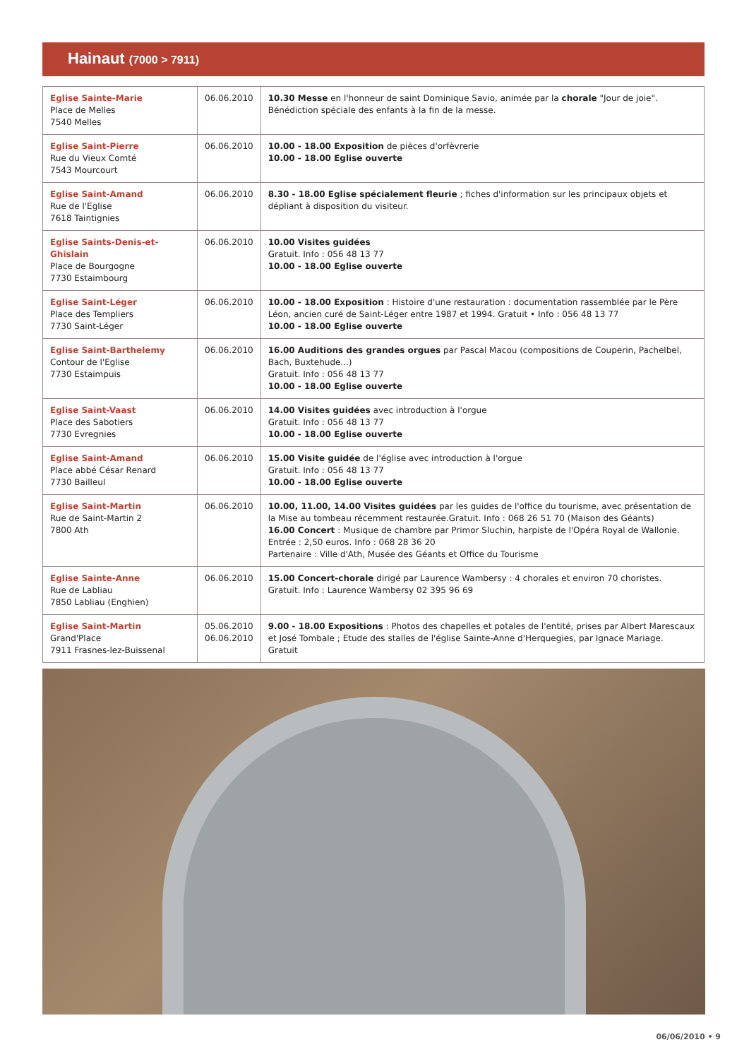Hainaut (7000 > 7911)
| Eglise Sainte-Marie Place de Melles 7540 Melles | 06.06.2010 | 10.30 Messe en l'honneur de saint Dominique Savio, animée par la chorale "Jour de joie". Bénédiction spéciale des enfants à la fin de la messe. |
| Eglise Saint-Pierre Rue du Vieux Comté 7543 Mourcourt | 06.06.2010 | 10.00 - 18.00 Exposition de pièces d'orfèvrerie 10.00 - 18.00 Eglise ouverte |
| Eglise Saint-Amand Rue de l'Eglise 7618 Taintignies | 06.06.2010 | 8.30 - 18.00 Eglise spécialement fleurie ; fiches d'information sur les principaux objets et dépliant à disposition du visiteur. |
| Eglise Saints-Denis-et-Ghislain Place de Bourgogne 7730 Estaimbourg | 06.06.2010 | 10.00 Visites guidées Gratuit. Info : 056 48 13 77 10.00 - 18.00 Eglise ouverte |
| Eglise Saint-Léger Place des Templiers 7730 Saint-Léger | 06.06.2010 | 10.00 - 18.00 Exposition : Histoire d'une restauration : documentation rassemblée par le Père Léon, ancien curé de Saint-Léger entre 1987 et 1994. Gratuit • Info : 056 48 13 77 10.00 - 18.00 Eglise ouverte |
| Eglise Saint-Barthelemy Contour de l'Eglise 7730 Estaimpuis | 06.06.2010 | 16.00 Auditions des grandes orgues par Pascal Macou (compositions de Couperin, Pachelbel, Bach, Buxtehude...) Gratuit. Info : 056 48 13 77 10.00 - 18.00 Eglise ouverte |
| Eglise Saint-Vaast Place des Sabotiers 7730 Evregnies | 06.06.2010 | 14.00 Visites guidées avec introduction à l'orgue Gratuit. Info : 056 48 13 77 10.00 - 18.00 Eglise ouverte |
| Eglise Saint-Amand Place abbé César Renard 7730 Bailleul | 06.06.2010 | 15.00 Visite guidée de l'église avec introduction à l'orgue Gratuit. Info : 056 48 13 77 10.00 - 18.00 Eglise ouverte |
| Eglise Saint-Martin Rue de Saint-Martin 2 7800 Ath | 06.06.2010 | 10.00, 11.00, 14.00 Visites guidées par les guides de l'office du tourisme, avec présentation de la Mise au tombeau récemment restaurée.Gratuit. Info : 068 26 51 70 (Maison des Géants) 16.00 Concert : Musique de chambre par Primor Sluchin, harpiste de l'Opéra Royal de Wallonie. Entrée : 2,50 euros. Info : 068 28 36 20 Partenaire : Ville d'Ath, Musée des Géants et Office du Tourisme |
| Eglise Sainte-Anne Rue de Labliau 7850 Labliau (Enghien) | 06.06.2010 | 15.00 Concert-chorale dirigé par Laurence Wambersy : 4 chorales et environ 70 choristes. Gratuit. Info : Laurence Wambersy 02 395 96 69 |
| Eglise Saint-Martin Grand'Place 7911 Frasnes-lez-Buissenal | 05.06.2010 06.06.2010 | 9.00 - 18.00 Expositions : Photos des chapelles et potales de l'entité, prises par Albert Marescaux et José Tombale ; Etude des stalles de l'église Sainte-Anne d'Herquegies, par Ignace Mariage. Gratuit |
06/06/2010 • 9